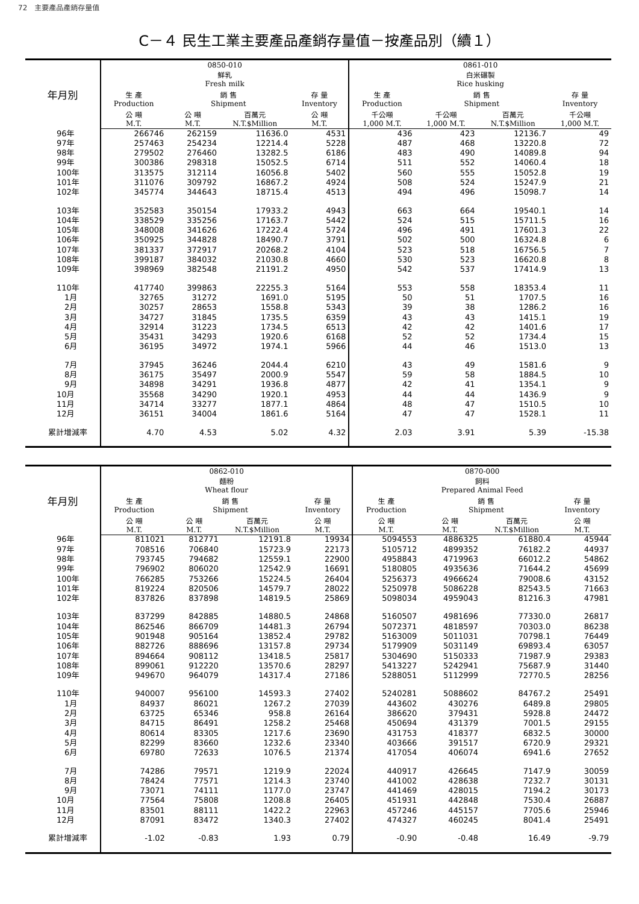72　主要產品產銷存量值
C－４ 民生工業主要產品產銷存量值－按產品別（續１）
| 年月別 | 0850-010 鮮乳 Fresh milk | | | | 0861-010 白米碾製 Rice husking | | | |
| --- | --- | --- | --- | --- | --- | --- | --- | --- |
| | 生 產 Production | 銷 售 Shipment | | 存 量 Inventory | 生 產 Production | 銷 售 Shipment | | 存 量 Inventory |
| | 公 噸 M.T. | 公 噸 M.T. | 百萬元 N.T.$Million | 公 噸 M.T. | 千公噸 1,000 M.T. | 千公噸 1,000 M.T. | 百萬元 N.T.$Million | 千公噸 1,000 M.T. |
| 96年 | 266746 | 262159 | 11636.0 | 4531 | 436 | 423 | 12136.7 | 49 |
| 97年 | 257463 | 254234 | 12214.4 | 5228 | 487 | 468 | 13220.8 | 72 |
| 98年 | 279502 | 276460 | 13282.5 | 6186 | 483 | 490 | 14089.8 | 94 |
| 99年 | 300386 | 298318 | 15052.5 | 6714 | 511 | 552 | 14060.4 | 18 |
| 100年 | 313575 | 312114 | 16056.8 | 5402 | 560 | 555 | 15052.8 | 19 |
| 101年 | 311076 | 309792 | 16867.2 | 4924 | 508 | 524 | 15247.9 | 21 |
| 102年 | 345774 | 344643 | 18715.4 | 4513 | 494 | 496 | 15098.7 | 14 |
| 103年 | 352583 | 350154 | 17933.2 | 4943 | 663 | 664 | 19540.1 | 14 |
| 104年 | 338529 | 335256 | 17163.7 | 5442 | 524 | 515 | 15711.5 | 16 |
| 105年 | 348008 | 341626 | 17222.4 | 5724 | 496 | 491 | 17601.3 | 22 |
| 106年 | 350925 | 344828 | 18490.7 | 3791 | 502 | 500 | 16324.8 | 6 |
| 107年 | 381337 | 372917 | 20268.2 | 4104 | 523 | 518 | 16756.5 | 7 |
| 108年 | 399187 | 384032 | 21030.8 | 4660 | 530 | 523 | 16620.8 | 8 |
| 109年 | 398969 | 382548 | 21191.2 | 4950 | 542 | 537 | 17414.9 | 13 |
| 110年 | 417740 | 399863 | 22255.3 | 5164 | 553 | 558 | 18353.4 | 11 |
| 1月 | 32765 | 31272 | 1691.0 | 5195 | 50 | 51 | 1707.5 | 16 |
| 2月 | 30257 | 28653 | 1558.8 | 5343 | 39 | 38 | 1286.2 | 16 |
| 3月 | 34727 | 31845 | 1735.5 | 6359 | 43 | 43 | 1415.1 | 19 |
| 4月 | 32914 | 31223 | 1734.5 | 6513 | 42 | 42 | 1401.6 | 17 |
| 5月 | 35431 | 34293 | 1920.6 | 6168 | 52 | 52 | 1734.4 | 15 |
| 6月 | 36195 | 34972 | 1974.1 | 5966 | 44 | 46 | 1513.0 | 13 |
| 7月 | 37945 | 36246 | 2044.4 | 6210 | 43 | 49 | 1581.6 | 9 |
| 8月 | 36175 | 35497 | 2000.9 | 5547 | 59 | 58 | 1884.5 | 10 |
| 9月 | 34898 | 34291 | 1936.8 | 4877 | 42 | 41 | 1354.1 | 9 |
| 10月 | 35568 | 34290 | 1920.1 | 4953 | 44 | 44 | 1436.9 | 9 |
| 11月 | 34714 | 33277 | 1877.1 | 4864 | 48 | 47 | 1510.5 | 10 |
| 12月 | 36151 | 34004 | 1861.6 | 5164 | 47 | 47 | 1528.1 | 11 |
| 累計增減率 | 4.70 | 4.53 | 5.02 | 4.32 | 2.03 | 3.91 | 5.39 | -15.38 |
| 年月別 | 0862-010 麵粉 Wheat flour | | | | 0870-000 飼料 Prepared Animal Feed | | | |
| --- | --- | --- | --- | --- | --- | --- | --- | --- |
| | 生 產 Production | 銷 售 Shipment | | 存 量 Inventory | 生 產 Production | 銷 售 Shipment | | 存 量 Inventory |
| | 公 噸 M.T. | 公 噸 M.T. | 百萬元 N.T.$Million | 公 噸 M.T. | 公 噸 M.T. | 公 噸 M.T. | 百萬元 N.T.$Million | 公 噸 M.T. |
| 96年 | 811021 | 812771 | 12191.8 | 19934 | 5094553 | 4886325 | 61880.4 | 45944 |
| 97年 | 708516 | 706840 | 15723.9 | 22173 | 5105712 | 4899352 | 76182.2 | 44937 |
| 98年 | 793745 | 794682 | 12559.1 | 22900 | 4958843 | 4719963 | 66012.2 | 54862 |
| 99年 | 796902 | 806020 | 12542.9 | 16691 | 5180805 | 4935636 | 71644.2 | 45699 |
| 100年 | 766285 | 753266 | 15224.5 | 26404 | 5256373 | 4966624 | 79008.6 | 43152 |
| 101年 | 819224 | 820506 | 14579.7 | 28022 | 5250978 | 5086228 | 82543.5 | 71663 |
| 102年 | 837826 | 837898 | 14819.5 | 25869 | 5098034 | 4959043 | 81216.3 | 47981 |
| 103年 | 837299 | 842885 | 14880.5 | 24868 | 5160507 | 4981696 | 77330.0 | 26817 |
| 104年 | 862546 | 866709 | 14481.3 | 26794 | 5072371 | 4818597 | 70303.0 | 86238 |
| 105年 | 901948 | 905164 | 13852.4 | 29782 | 5163009 | 5011031 | 70798.1 | 76449 |
| 106年 | 882726 | 888696 | 13157.8 | 29734 | 5179909 | 5031149 | 69893.4 | 63057 |
| 107年 | 894664 | 908112 | 13418.5 | 25817 | 5304690 | 5150333 | 71987.9 | 29383 |
| 108年 | 899061 | 912220 | 13570.6 | 28297 | 5413227 | 5242941 | 75687.9 | 31440 |
| 109年 | 949670 | 964079 | 14317.4 | 27186 | 5288051 | 5112999 | 72770.5 | 28256 |
| 110年 | 940007 | 956100 | 14593.3 | 27402 | 5240281 | 5088602 | 84767.2 | 25491 |
| 1月 | 84937 | 86021 | 1267.2 | 27039 | 443602 | 430276 | 6489.8 | 29805 |
| 2月 | 63725 | 65346 | 958.8 | 26164 | 386620 | 379431 | 5928.8 | 24472 |
| 3月 | 84715 | 86491 | 1258.2 | 25468 | 450694 | 431379 | 7001.5 | 29155 |
| 4月 | 80614 | 83305 | 1217.6 | 23690 | 431753 | 418377 | 6832.5 | 30000 |
| 5月 | 82299 | 83660 | 1232.6 | 23340 | 403666 | 391517 | 6720.9 | 29321 |
| 6月 | 69780 | 72633 | 1076.5 | 21374 | 417054 | 406074 | 6941.6 | 27652 |
| 7月 | 74286 | 79571 | 1219.9 | 22024 | 440917 | 426645 | 7147.9 | 30059 |
| 8月 | 78424 | 77571 | 1214.3 | 23740 | 441002 | 428638 | 7232.7 | 30131 |
| 9月 | 73071 | 74111 | 1177.0 | 23747 | 441469 | 428015 | 7194.2 | 30173 |
| 10月 | 77564 | 75808 | 1208.8 | 26405 | 451931 | 442848 | 7530.4 | 26887 |
| 11月 | 83501 | 88111 | 1422.2 | 22963 | 457246 | 445157 | 7705.6 | 25946 |
| 12月 | 87091 | 83472 | 1340.3 | 27402 | 474327 | 460245 | 8041.4 | 25491 |
| 累計增減率 | -1.02 | -0.83 | 1.93 | 0.79 | -0.90 | -0.48 | 16.49 | -9.79 |